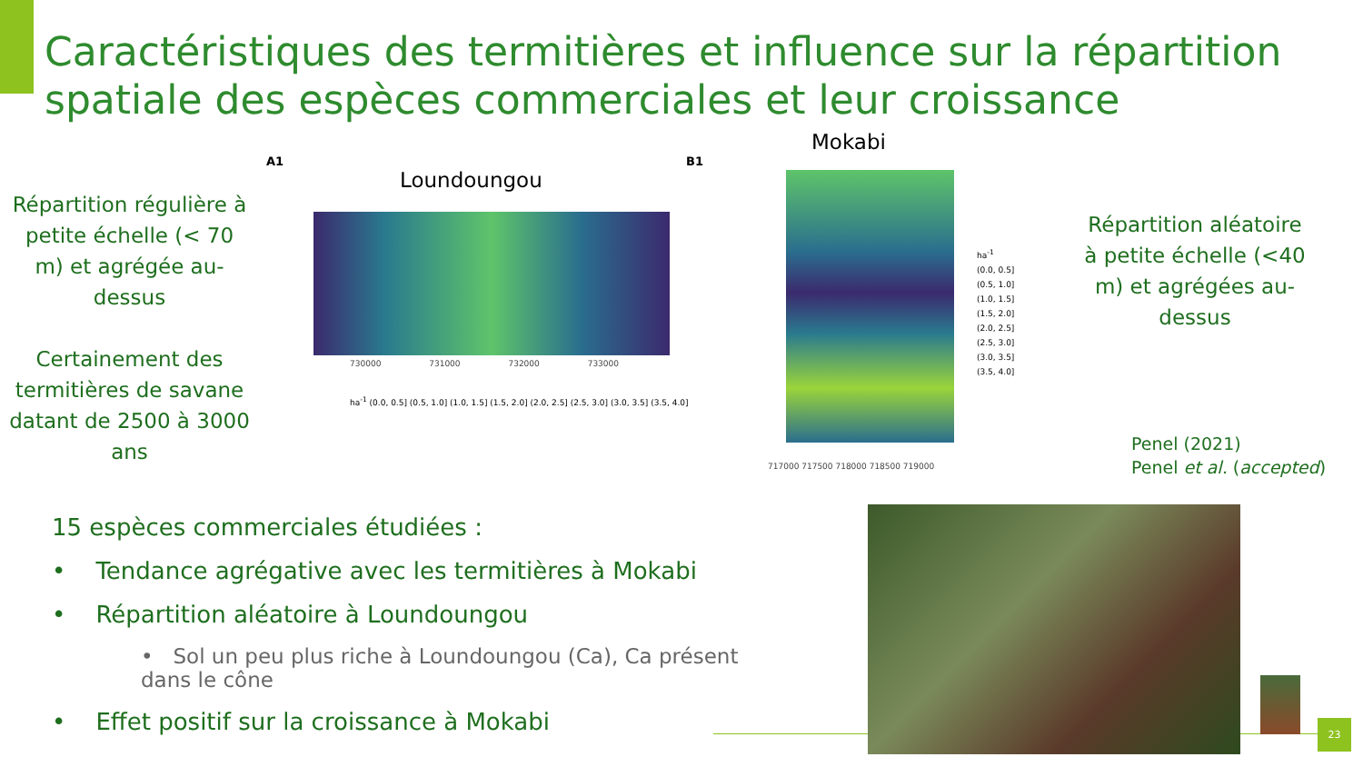Caractéristiques des termitières et influence sur la répartition spatiale des espèces commerciales et leur croissance
Répartition régulière à petite échelle (< 70 m) et agrégée au-dessus
Certainement des termitières de savane datant de 2500 à 3000 ans
A1
Loundoungou
730000 731000 732000 733000
ha<sup>-1</sup> (0.0, 0.5] (0.5, 1.0] (1.0, 1.5] (1.5, 2.0] (2.0, 2.5] (2.5, 3.0] (3.0, 3.5] (3.5, 4.0]
B1
Mokabi
717000 717500 718000 718500 719000
ha<sup>-1</sup>
(0.0, 0.5]
(0.5, 1.0]
(1.0, 1.5]
(1.5, 2.0]
(2.0, 2.5]
(2.5, 3.0]
(3.0, 3.5]
(3.5, 4.0]
Répartition aléatoire à petite échelle (<40 m) et agrégées au-dessus
Penel (2021)
Penel et al. (accepted)
15 espèces commerciales étudiées :
• Tendance agrégative avec les termitières à Mokabi
• Répartition aléatoire à Loundoungou
• Sol un peu plus riche à Loundoungou (Ca), Ca présent dans le cône
• Effet positif sur la croissance à Mokabi
23